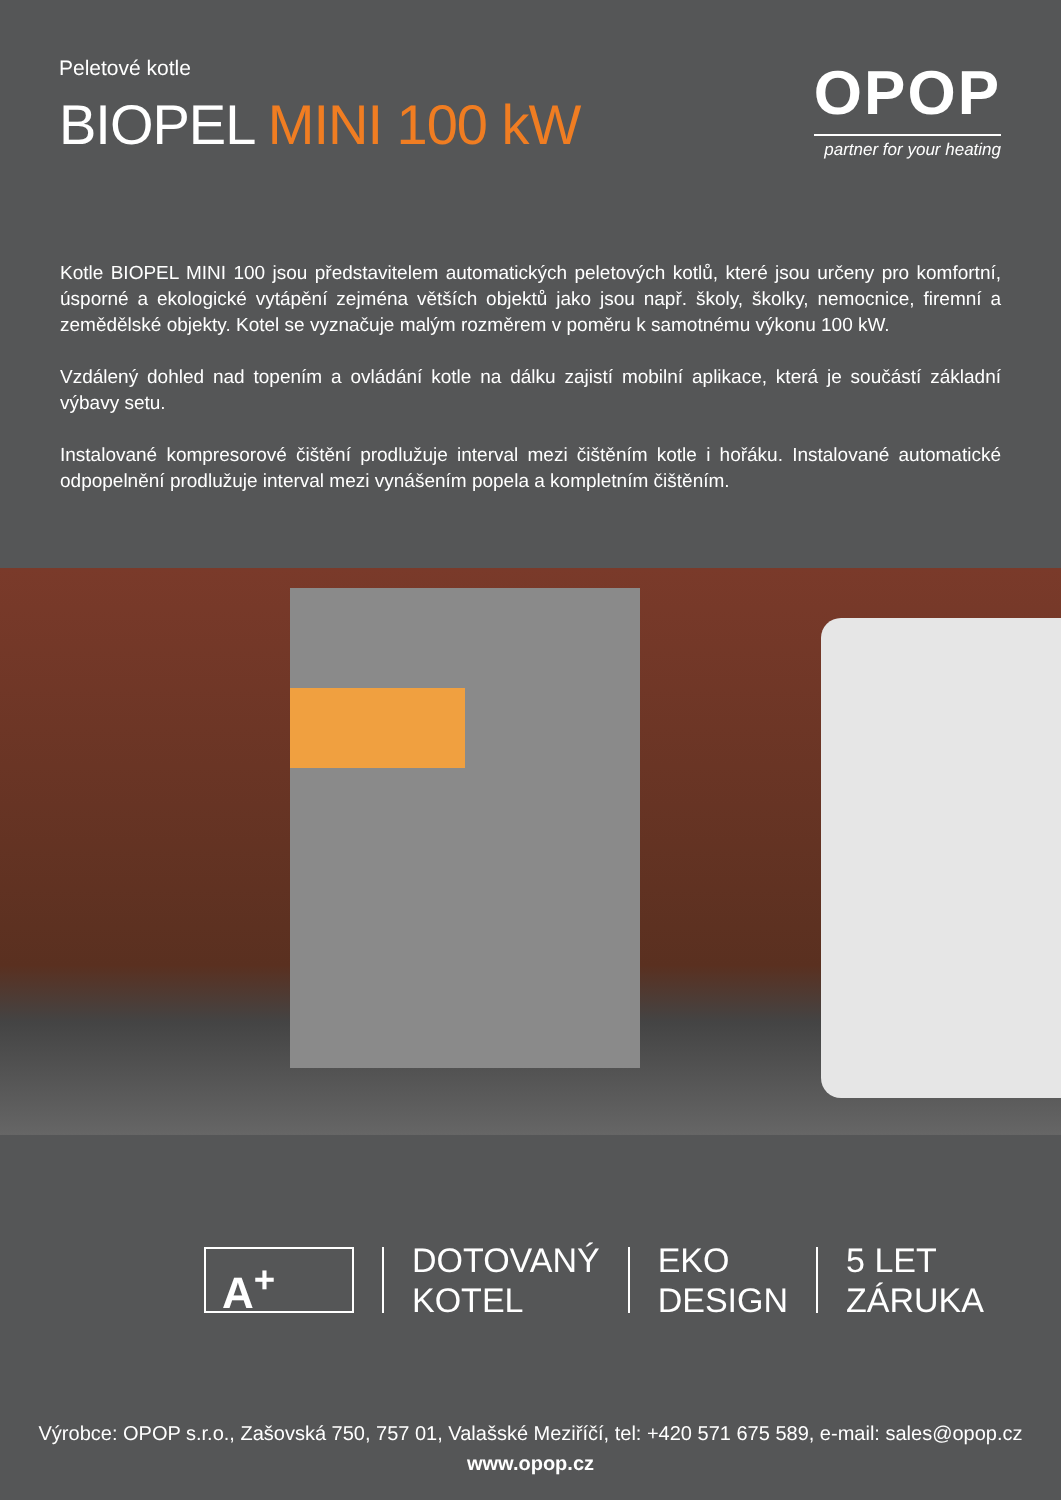Peletové kotle
BIOPEL MINI 100 kW
OPOP
partner for your heating
Kotle BIOPEL MINI 100 jsou představitelem automatických peletových kotlů, které jsou určeny pro komfortní, úsporné a ekologické vytápění zejména větších objektů jako jsou např. školy, školky, nemocnice, firemní a zemědělské objekty. Kotel se vyznačuje malým rozměrem v poměru k samotnému výkonu 100 kW.
Vzdálený dohled nad topením a ovládání kotle na dálku zajistí mobilní aplikace, která je součástí základní výbavy setu.
Instalované kompresorové čištění prodlužuje interval mezi čištěním kotle i hořáku. Instalované automatické odpopelnění prodlužuje interval mezi vynášením popela a kompletním čištěním.
A<sup>+</sup>
DOTOVANÝ
KOTEL
EKO
DESIGN
5 LET
ZÁRUKA
Výrobce: OPOP s.r.o., Zašovská 750, 757 01, Valašské Meziříčí, tel: +420 571 675 589, e-mail: sales@opop.cz
www.opop.cz